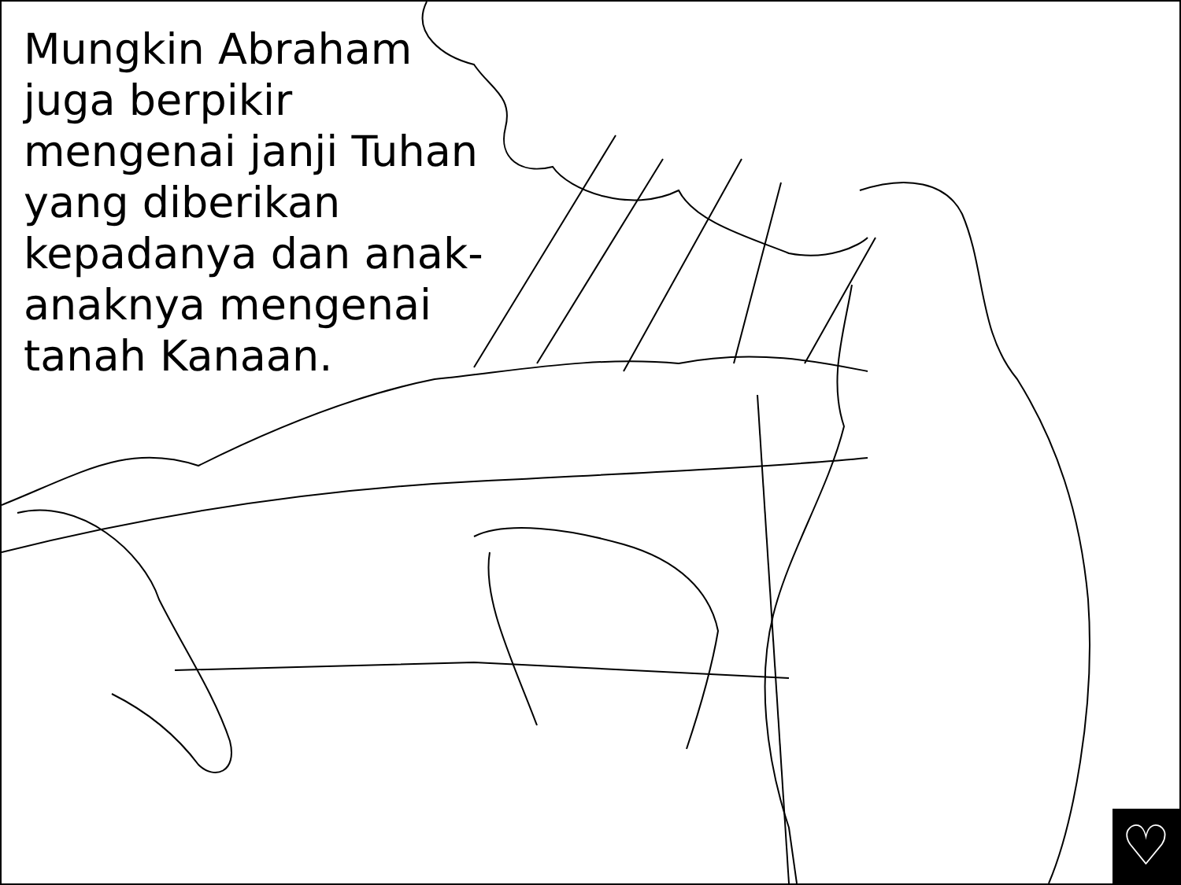Mungkin Abraham juga berpikir mengenai janji Tuhan yang diberikan kepadanya dan anak-anaknya mengenai tanah Kanaan.
♡